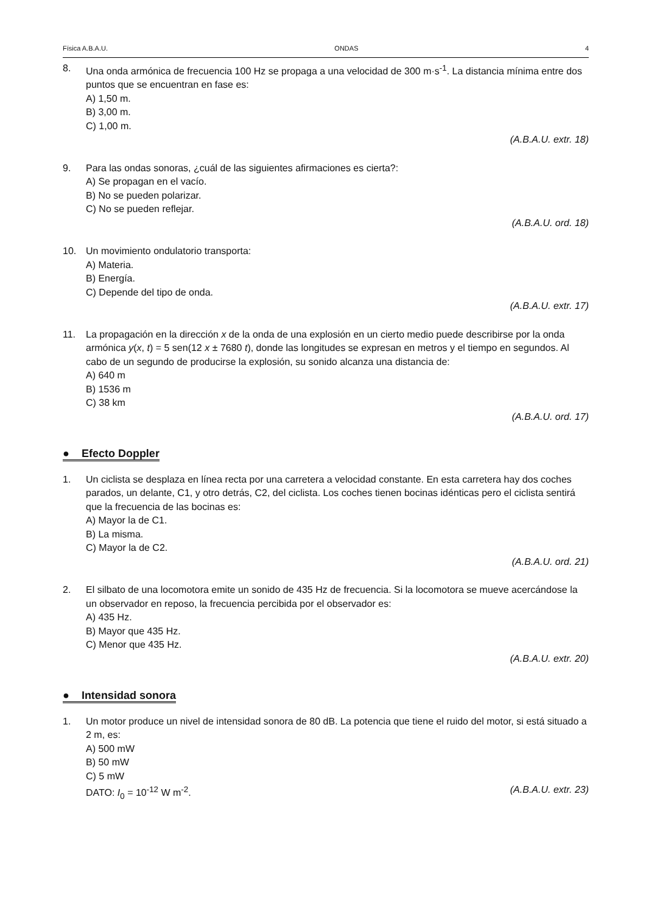Física A.B.A.U. ONDAS 4
8. Una onda armónica de frecuencia 100 Hz se propaga a una velocidad de 300 m·s<sup>-1</sup>. La distancia mínima entre dos puntos que se encuentran en fase es:
A) 1,50 m.
B) 3,00 m.
C) 1,00 m.
(A.B.A.U. extr. 18)
9. Para las ondas sonoras, ¿cuál de las siguientes afirmaciones es cierta?:
A) Se propagan en el vacío.
B) No se pueden polarizar.
C) No se pueden reflejar.
(A.B.A.U. ord. 18)
10. Un movimiento ondulatorio transporta:
A) Materia.
B) Energía.
C) Depende del tipo de onda.
(A.B.A.U. extr. 17)
11. La propagación en la dirección x de la onda de una explosión en un cierto medio puede describirse por la onda armónica y(x, t) = 5 sen(12 x ± 7680 t), donde las longitudes se expresan en metros y el tiempo en segundos. Al cabo de un segundo de producirse la explosión, su sonido alcanza una distancia de:
A) 640 m
B) 1536 m
C) 38 km
(A.B.A.U. ord. 17)
● Efecto Doppler
1. Un ciclista se desplaza en línea recta por una carretera a velocidad constante. En esta carretera hay dos coches parados, un delante, C1, y otro detrás, C2, del ciclista. Los coches tienen bocinas idénticas pero el ciclista sentirá que la frecuencia de las bocinas es:
A) Mayor la de C1.
B) La misma.
C) Mayor la de C2.
(A.B.A.U. ord. 21)
2. El silbato de una locomotora emite un sonido de 435 Hz de frecuencia. Si la locomotora se mueve acercándose la un observador en reposo, la frecuencia percibida por el observador es:
A) 435 Hz.
B) Mayor que 435 Hz.
C) Menor que 435 Hz.
(A.B.A.U. extr. 20)
● Intensidad sonora
1. Un motor produce un nivel de intensidad sonora de 80 dB. La potencia que tiene el ruido del motor, si está situado a 2 m, es:
A) 500 mW
B) 50 mW
C) 5 mW
DATO: I<sub>0</sub> = 10<sup>-12</sup> W m<sup>-2</sup>. (A.B.A.U. extr. 23)